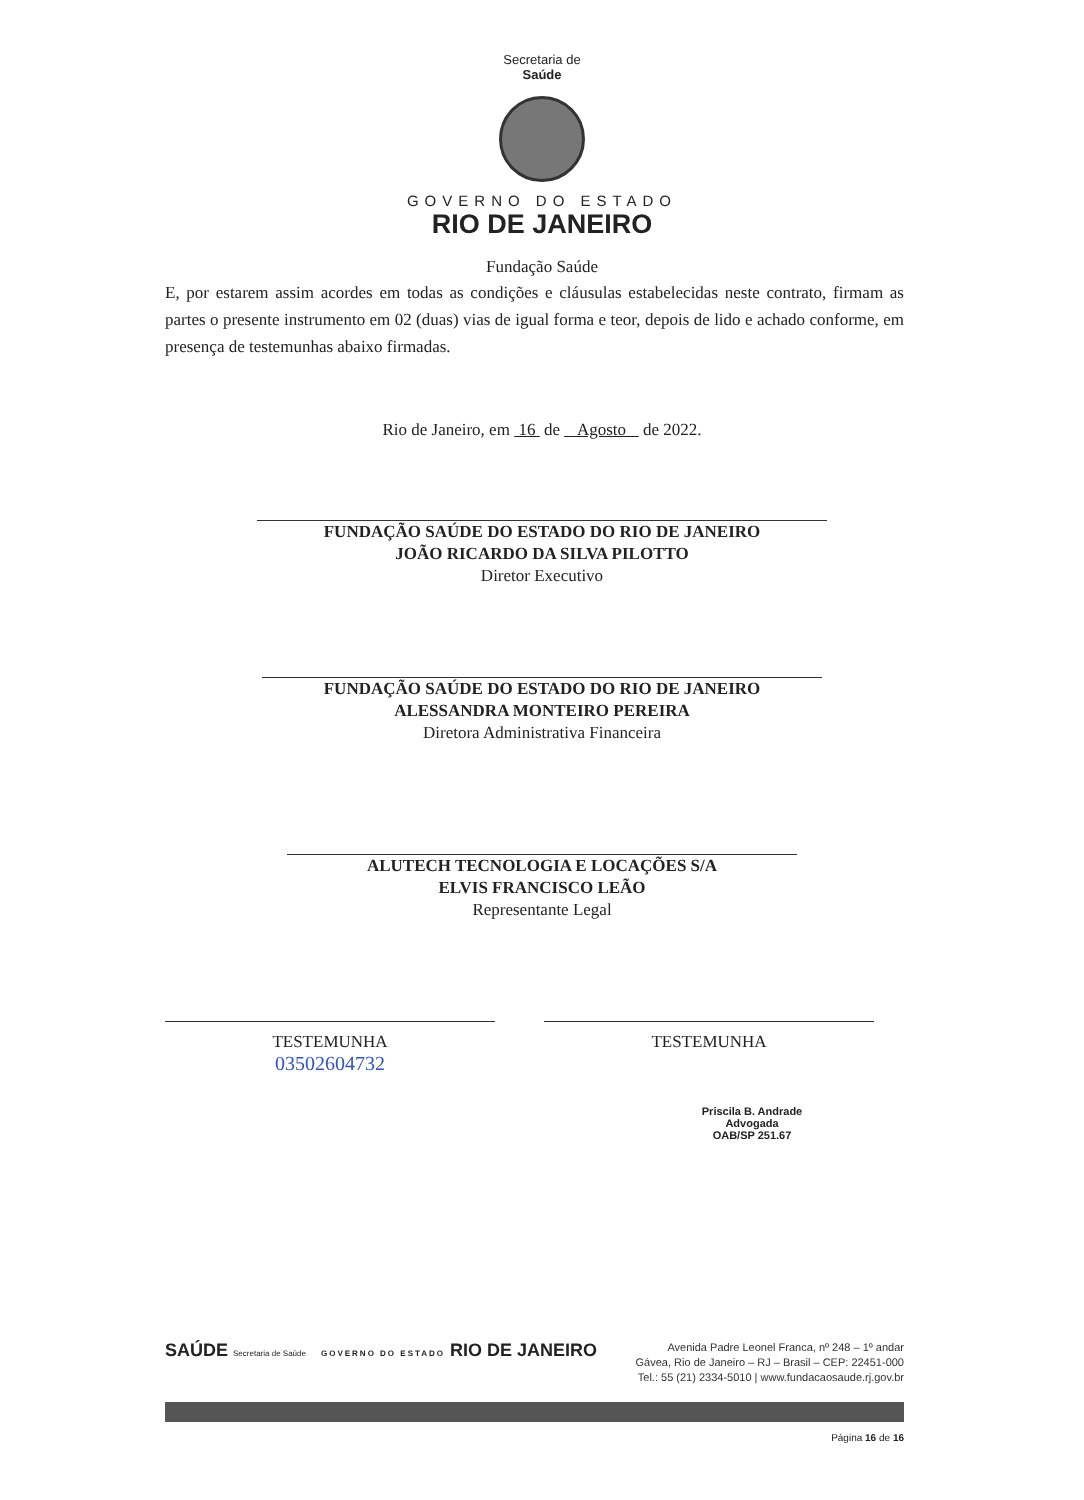Secretaria de
Saúde
GOVERNO DO ESTADO
RIO DE JANEIRO
Fundação Saúde
E, por estarem assim acordes em todas as condições e cláusulas estabelecidas neste contrato, firmam as partes o presente instrumento em 02 (duas) vias de igual forma e teor, depois de lido e achado conforme, em presença de testemunhas abaixo firmadas.
Rio de Janeiro, em 16 de Agosto de 2022.
FUNDAÇÃO SAÚDE DO ESTADO DO RIO DE JANEIRO
JOÃO RICARDO DA SILVA PILOTTO
Diretor Executivo
FUNDAÇÃO SAÚDE DO ESTADO DO RIO DE JANEIRO
ALESSANDRA MONTEIRO PEREIRA
Diretora Administrativa Financeira
ALUTECH TECNOLOGIA E LOCAÇÕES S/A
ELVIS FRANCISCO LEÃO
Representante Legal
TESTEMUNHA
03502604732
TESTEMUNHA
Priscila B. Andrade
Advogada
OAB/SP 251.67
SAÚDE Secretaria de Saúde GOVERNO DO ESTADO RIO DE JANEIRO
Avenida Padre Leonel Franca, nº 248 – 1º andar
Gávea, Rio de Janeiro – RJ – Brasil – CEP: 22451-000
Tel.: 55 (21) 2334-5010 | www.fundacaosaude.rj.gov.br
Página 16 de 16